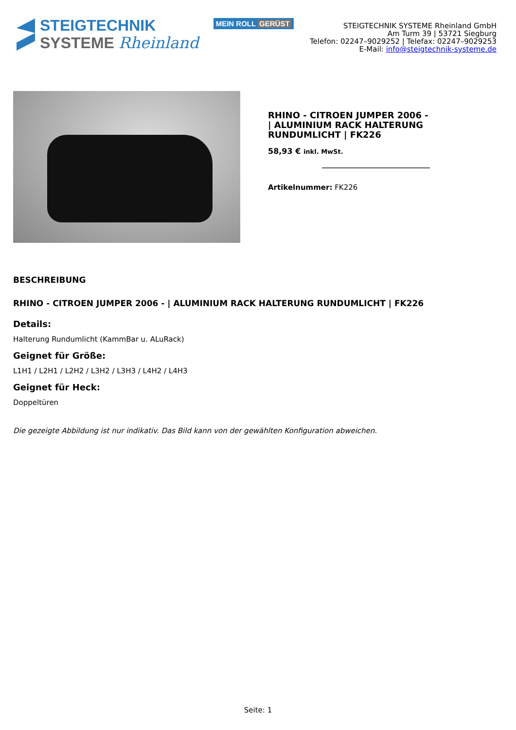STEIGTECHNIK
SYSTEME Rheinland
MEIN ROLL GERÜST
STEIGTECHNIK SYSTEME Rheinland GmbH
Am Turm 39 | 53721 Siegburg
Telefon: 02247–9029252 | Telefax: 02247–9029253
E-Mail: info@steigtechnik-systeme.de
RHINO - CITROEN JUMPER 2006 - | ALUMINIUM RACK HALTERUNG RUNDUMLICHT | FK226
58,93 € inkl. MwSt.
Artikelnummer: FK226
BESCHREIBUNG
RHINO - CITROEN JUMPER 2006 - | ALUMINIUM RACK HALTERUNG RUNDUMLICHT | FK226
Details:
Halterung Rundumlicht (KammBar u. ALuRack)
Geignet für Größe:
L1H1 / L2H1 / L2H2 / L3H2 / L3H3 / L4H2 / L4H3
Geignet für Heck:
Doppeltüren
Die gezeigte Abbildung ist nur indikativ. Das Bild kann von der gewählten Konfiguration abweichen.
Seite: 1